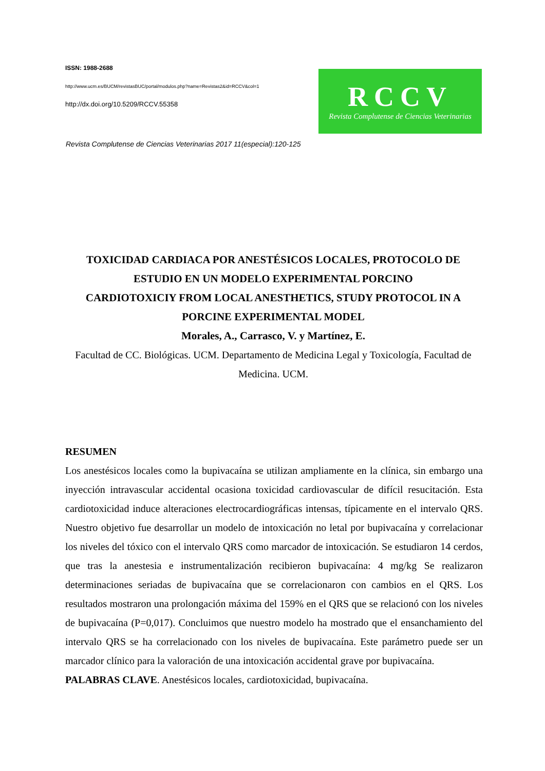ISSN: 1988-2688
http://www.ucm.es/BUCM/revistasBUC/portal/modulos.php?name=Revistas2&id=RCCV&col=1
http://dx.doi.org/10.5209/RCCV.55358
RCCV
Revista Complutense de Ciencias Veterinarias
Revista Complutense de Ciencias Veterinarias 2017 11(especial):120-125
TOXICIDAD CARDIACA POR ANESTÉSICOS LOCALES, PROTOCOLO DE ESTUDIO EN UN MODELO EXPERIMENTAL PORCINO
CARDIOTOXICIY FROM LOCAL ANESTHETICS, STUDY PROTOCOL IN A PORCINE EXPERIMENTAL MODEL
Morales, A., Carrasco, V. y Martínez, E.
Facultad de CC. Biológicas. UCM. Departamento de Medicina Legal y Toxicología, Facultad de Medicina. UCM.
RESUMEN
Los anestésicos locales como la bupivacaína se utilizan ampliamente en la clínica, sin embargo una inyección intravascular accidental ocasiona toxicidad cardiovascular de difícil resucitación. Esta cardiotoxicidad induce alteraciones electrocardiográficas intensas, típicamente en el intervalo QRS. Nuestro objetivo fue desarrollar un modelo de intoxicación no letal por bupivacaína y correlacionar los niveles del tóxico con el intervalo QRS como marcador de intoxicación. Se estudiaron 14 cerdos, que tras la anestesia e instrumentalización recibieron bupivacaína: 4 mg/kg Se realizaron determinaciones seriadas de bupivacaína que se correlacionaron con cambios en el QRS. Los resultados mostraron una prolongación máxima del 159% en el QRS que se relacionó con los niveles de bupivacaína (P=0,017). Concluimos que nuestro modelo ha mostrado que el ensanchamiento del intervalo QRS se ha correlacionado con los niveles de bupivacaína. Este parámetro puede ser un marcador clínico para la valoración de una intoxicación accidental grave por bupivacaína.
PALABRAS CLAVE. Anestésicos locales, cardiotoxicidad, bupivacaína.